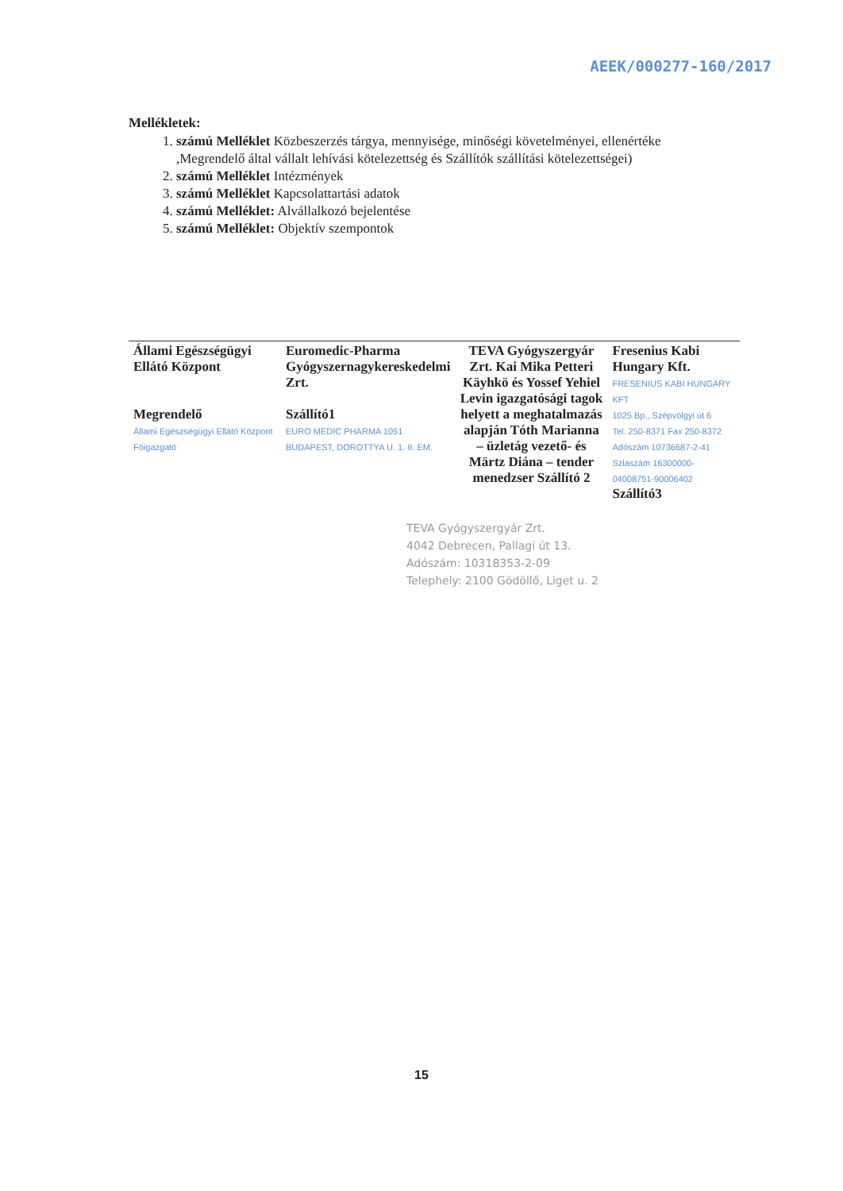AEEK/000277-160/2017
Mellékletek:
1. számú Melléklet Közbeszerzés tárgya, mennyisége, minőségi követelményei, ellenértéke ,Megrendelő által vállalt lehívási kötelezettség és Szállítók szállítási kötelezettségei)
2. számú Melléklet Intézmények
3. számú Melléklet Kapcsolattartási adatok
4. számú Melléklet: Alvállalkozó bejelentése
5. számú Melléklet: Objektív szempontok
| Állami Egészségügyi Ellátó Központ Megrendelő Állami Egészségügyi Ellátó Központ Főigazgató | Euromedic-Pharma Gyógyszernagykereskedelmi Zrt. Szállító1 EURO MEDIC PHARMA 1051 BUDAPEST, DOROTTYA U. 1. II. EM. | TEVA Gyógyszergyár Zrt. Kai Mika Petteri Käyhkö és Yossef Yehiel Levin igazgatósági tagok helyett a meghatalmazás alapján Tóth Marianna – üzletág vezető- és Märtz Diána – tender menedzser Szállító 2 | Fresenius Kabi Hungary Kft. FRESENIUS KABI HUNGARY KFT 1025 Bp., Szépvölgyi út 6 Tel. 250-8371 Fax 250-8372 Adószám 10736687-2-41 Szlaszám 16300000-04008751-90006402 Szállító3 |
TEVA Gyógyszergyár Zrt.
4042 Debrecen, Pallagi út 13.
Adószám: 10318353-2-09
Telephely: 2100 Gödöllő, Liget u. 2
15